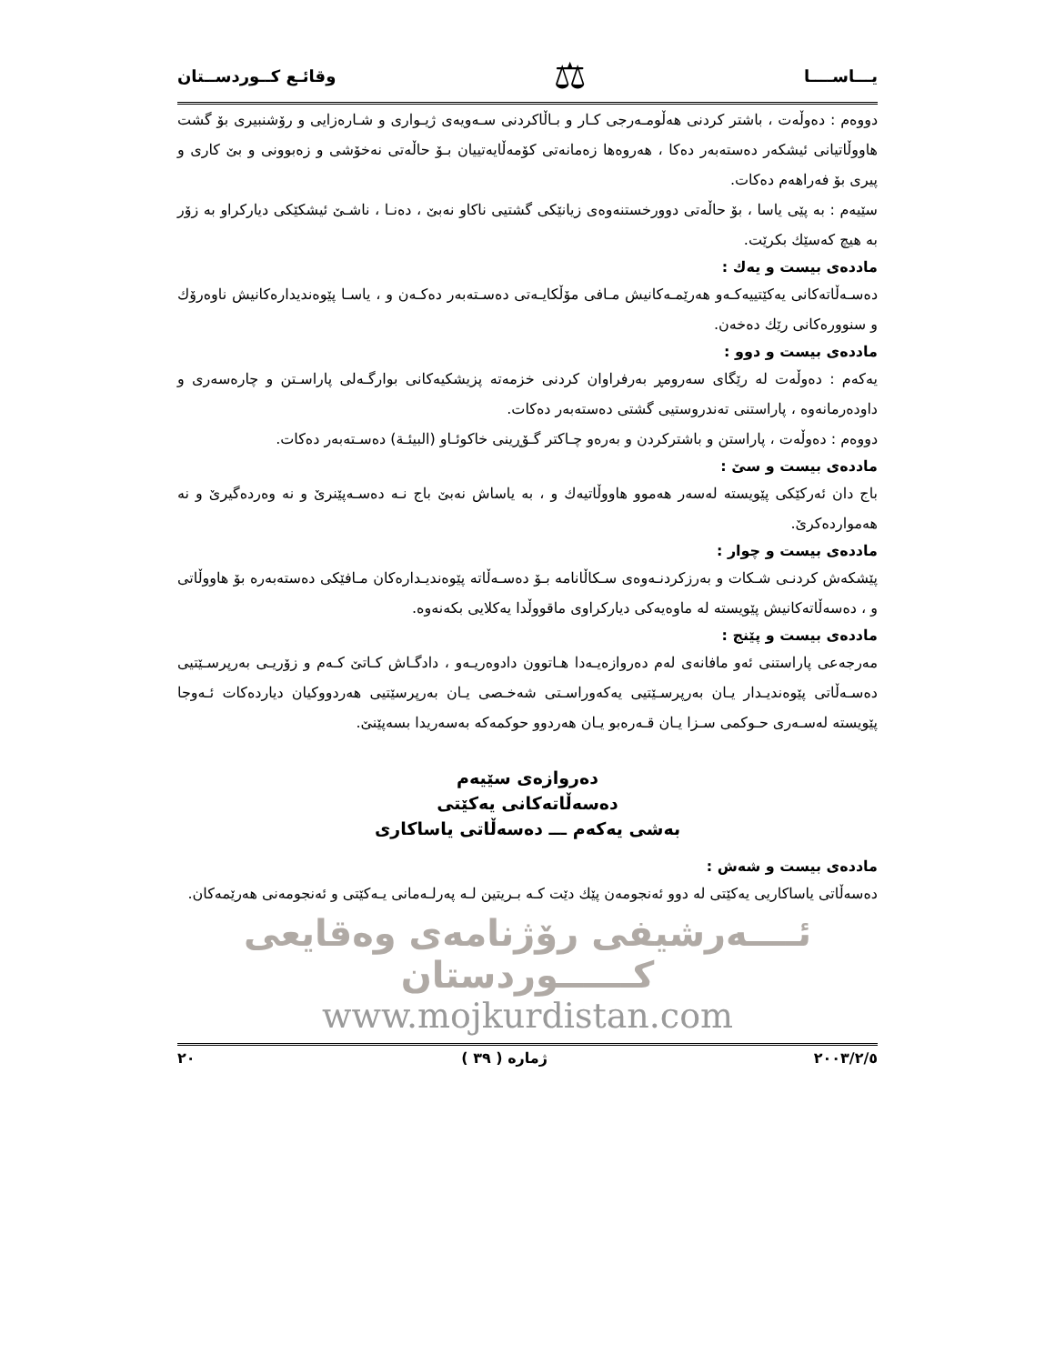يـــاســــا ⚖ وقائـع كــوردســتان
دووەم : دەوڵەت ، باشتر كردنی هەڵومـەرجی كـار و بـاڵاكردنی سـەویەی ژیـواری و شـارەزایی و رۆشنبیری بۆ گشت هاووڵاتیانی ئیشكەر دەستەبەر دەكا ، هەروەها زەمانەتی كۆمەڵایەتییان بـۆ حاڵەتی نەخۆشی و زەبوونی و بێ كاری و پیری بۆ فەراهەم دەكات.
سێیەم : بە پێی یاسا ، بۆ حاڵەتی دوورخستنەوەی زیانێكی گشتیی ناكاو نەبێ ، دەنـا ، ناشـێ ئیشكێكی دیاركراو بە زۆر بە هیچ كەسێك بكرێت.
ماددەی بیست و یەك :
دەسـەڵاتەكانی یەكێتییەكـەو هەرێمـەكانیش مـافی مۆڵكایـەتی دەسـتەبەر دەكـەن و ، یاسـا پێوەندیدارەكانیش ناوەرۆك و سنوورەكانی رێك دەخەن.
ماددەی بیست و دوو :
یەكەم : دەوڵەت لە رێگای سەرومڕ بەرفراوان كردنی خزمەتە پزیشكیەكانی بوارگـەلی پاراسـتن و چارەسەری و داودەرمانەوە ، پاراستنی تەندروستیی گشتی دەستەبەر دەكات.
دووەم : دەوڵەت ، پاراستن و باشتركردن و بەرەو چـاكتر گـۆڕینی خاكوئـاو (البیئـة) دەسـتەبەر دەكات.
ماددەی بیست و سێ :
باج دان ئەركێكی پێویستە لەسەر هەموو هاووڵاتیەك و ، بە یاساش نەبێ باج نـە دەسـەپێنرێ و نە وەردەگیرێ و نە هەمواردەكرێ.
ماددەی بیست و چوار :
پێشكەش كردنـی شـكات و بەرزكردنـەوەی سـكاڵانامە بـۆ دەسـەڵاتە پێوەندیـدارەكان مـافێكی دەستەبەرە بۆ هاووڵاتی و ، دەسەڵاتەكانیش پێویستە لە ماوەیەكی دیاركراوی ماقووڵدا یەكلایی بكەنەوە.
ماددەی بیست و پێنج :
مەرجەعی پاراستنی ئەو مافانەی لەم دەروازەیـەدا هـاتوون دادوەریـەو ، دادگـاش كـاتێ كـەم و زۆریـی بەرپرسـێتیی دەسـەڵاتی پێوەندیـدار یـان بەرپرسـێتیی یەكەوراسـتی شەخـصی یـان بەرپرسێتیی هەردووكیان دیاردەكات ئـەوجا پێویستە لەسـەری حـوكمی سـزا یـان قـەرەبو یـان هەردوو حوكمەكە بەسەریدا بسەپێنێ.
دەروازەی سێیەم
دەسەڵاتەكانی یەكێتی
بەشی یەكەم ـــ دەسەڵاتی یاساكاری
ماددەی بیست و شەش :
دەسەڵاتی یاساكاریی یەكێتی لە دوو ئەنجومەن پێك دێت كـە بـریتین لـە پەرلـەمانی یـەكێتی و ئەنجومەنی هەرێمەكان.
ئــــەرشیفی رۆژنامەی وەقایعی كــــــوردستان
www.mojkurdistan.com
٢٠٠٣/٢/٥ ژمارە ( ٣٩ ) ٢٠